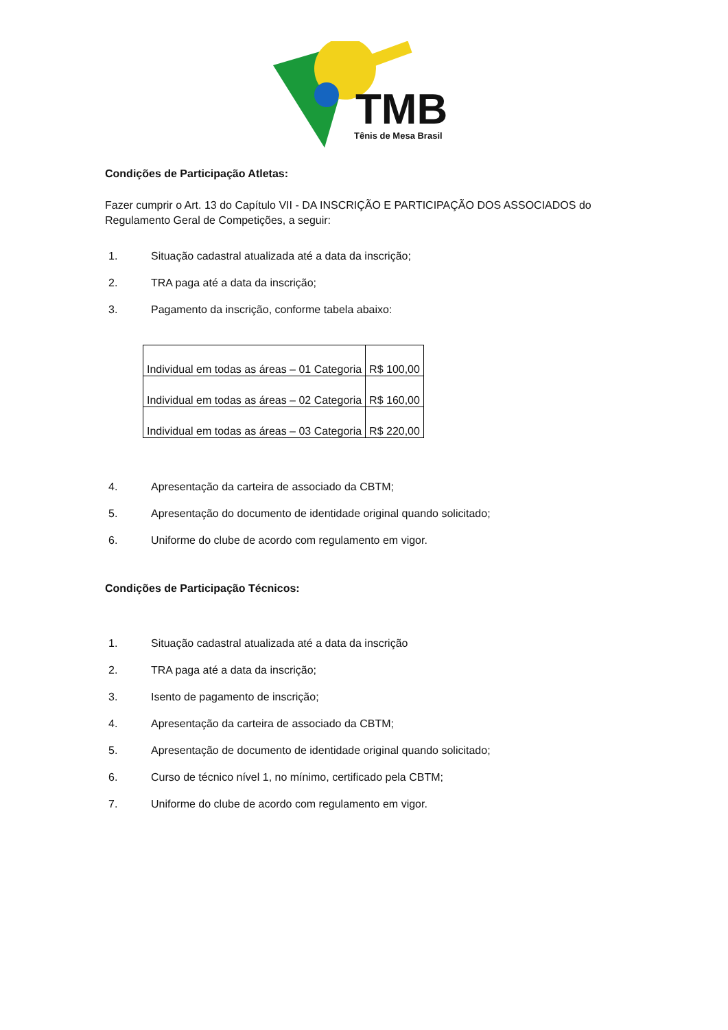TMB
Tênis de Mesa Brasil
Condições de Participação Atletas:
Fazer cumprir o Art. 13 do Capítulo VII - DA INSCRIÇÃO E PARTICIPAÇÃO DOS ASSOCIADOS do Regulamento Geral de Competições, a seguir:
1. Situação cadastral atualizada até a data da inscrição;
2. TRA paga até a data da inscrição;
3. Pagamento da inscrição, conforme tabela abaixo:
| Individual em todas as áreas – 01 Categoria | R$ 100,00 |
| Individual em todas as áreas – 02 Categoria | R$ 160,00 |
| Individual em todas as áreas – 03 Categoria | R$ 220,00 |
4. Apresentação da carteira de associado da CBTM;
5. Apresentação do documento de identidade original quando solicitado;
6. Uniforme do clube de acordo com regulamento em vigor.
Condições de Participação Técnicos:
1. Situação cadastral atualizada até a data da inscrição
2. TRA paga até a data da inscrição;
3. Isento de pagamento de inscrição;
4. Apresentação da carteira de associado da CBTM;
5. Apresentação de documento de identidade original quando solicitado;
6. Curso de técnico nível 1, no mínimo, certificado pela CBTM;
7. Uniforme do clube de acordo com regulamento em vigor.